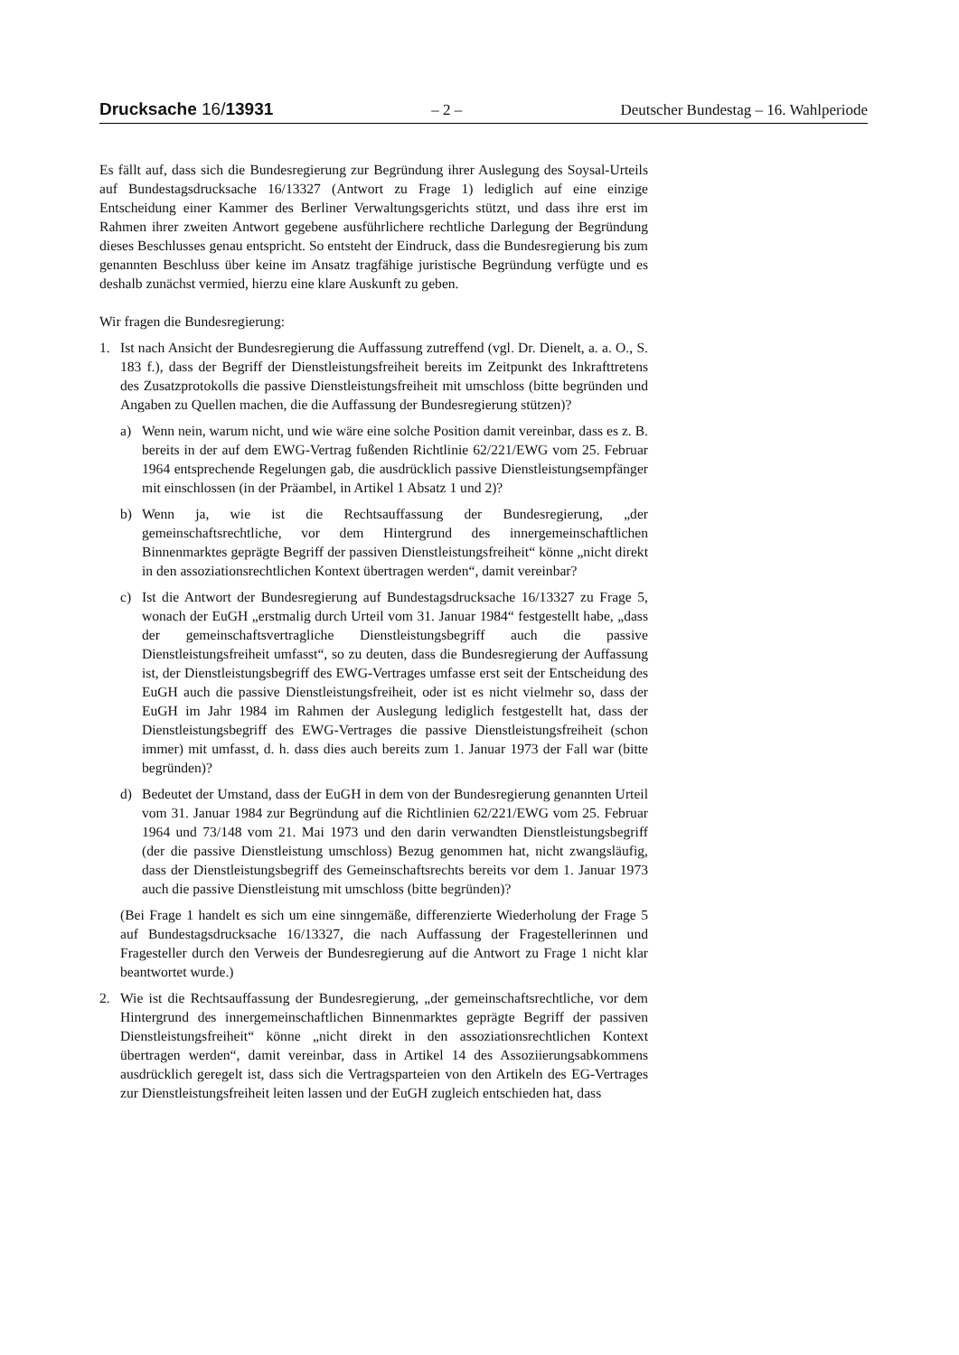Drucksache 16/13931 – 2 – Deutscher Bundestag – 16. Wahlperiode
Es fällt auf, dass sich die Bundesregierung zur Begründung ihrer Auslegung des Soysal-Urteils auf Bundestagsdrucksache 16/13327 (Antwort zu Frage 1) lediglich auf eine einzige Entscheidung einer Kammer des Berliner Verwaltungsgerichts stützt, und dass ihre erst im Rahmen ihrer zweiten Antwort gegebene ausführlichere rechtliche Darlegung der Begründung dieses Beschlusses genau entspricht. So entsteht der Eindruck, dass die Bundesregierung bis zum genannten Beschluss über keine im Ansatz tragfähige juristische Begründung verfügte und es deshalb zunächst vermied, hierzu eine klare Auskunft zu geben.
Wir fragen die Bundesregierung:
1. Ist nach Ansicht der Bundesregierung die Auffassung zutreffend (vgl. Dr. Dienelt, a. a. O., S. 183 f.), dass der Begriff der Dienstleistungsfreiheit bereits im Zeitpunkt des Inkrafttretens des Zusatzprotokolls die passive Dienstleistungsfreiheit mit umschloss (bitte begründen und Angaben zu Quellen machen, die die Auffassung der Bundesregierung stützen)?
a) Wenn nein, warum nicht, und wie wäre eine solche Position damit vereinbar, dass es z. B. bereits in der auf dem EWG-Vertrag fußenden Richtlinie 62/221/EWG vom 25. Februar 1964 entsprechende Regelungen gab, die ausdrücklich passive Dienstleistungsempfänger mit einschlossen (in der Präambel, in Artikel 1 Absatz 1 und 2)?
b) Wenn ja, wie ist die Rechtsauffassung der Bundesregierung, „der gemeinschaftsrechtliche, vor dem Hintergrund des innergemeinschaftlichen Binnenmarktes geprägte Begriff der passiven Dienstleistungsfreiheit“ könne „nicht direkt in den assoziationsrechtlichen Kontext übertragen werden“, damit vereinbar?
c) Ist die Antwort der Bundesregierung auf Bundestagsdrucksache 16/13327 zu Frage 5, wonach der EuGH „erstmalig durch Urteil vom 31. Januar 1984“ festgestellt habe, „dass der gemeinschaftsvertragliche Dienstleistungsbegriff auch die passive Dienstleistungsfreiheit umfasst“, so zu deuten, dass die Bundesregierung der Auffassung ist, der Dienstleistungsbegriff des EWG-Vertrages umfasse erst seit der Entscheidung des EuGH auch die passive Dienstleistungsfreiheit, oder ist es nicht vielmehr so, dass der EuGH im Jahr 1984 im Rahmen der Auslegung lediglich festgestellt hat, dass der Dienstleistungsbegriff des EWG-Vertrages die passive Dienstleistungsfreiheit (schon immer) mit umfasst, d. h. dass dies auch bereits zum 1. Januar 1973 der Fall war (bitte begründen)?
d) Bedeutet der Umstand, dass der EuGH in dem von der Bundesregierung genannten Urteil vom 31. Januar 1984 zur Begründung auf die Richtlinien 62/221/EWG vom 25. Februar 1964 und 73/148 vom 21. Mai 1973 und den darin verwandten Dienstleistungsbegriff (der die passive Dienstleistung umschloss) Bezug genommen hat, nicht zwangsläufig, dass der Dienstleistungsbegriff des Gemeinschaftsrechts bereits vor dem 1. Januar 1973 auch die passive Dienstleistung mit umschloss (bitte begründen)?
(Bei Frage 1 handelt es sich um eine sinngemäße, differenzierte Wiederholung der Frage 5 auf Bundestagsdrucksache 16/13327, die nach Auffassung der Fragestellerinnen und Fragesteller durch den Verweis der Bundesregierung auf die Antwort zu Frage 1 nicht klar beantwortet wurde.)
2. Wie ist die Rechtsauffassung der Bundesregierung, „der gemeinschaftsrechtliche, vor dem Hintergrund des innergemeinschaftlichen Binnenmarktes geprägte Begriff der passiven Dienstleistungsfreiheit“ könne „nicht direkt in den assoziationsrechtlichen Kontext übertragen werden“, damit vereinbar, dass in Artikel 14 des Assoziierungsabkommens ausdrücklich geregelt ist, dass sich die Vertragsparteien von den Artikeln des EG-Vertrages zur Dienstleistungsfreiheit leiten lassen und der EuGH zugleich entschieden hat, dass